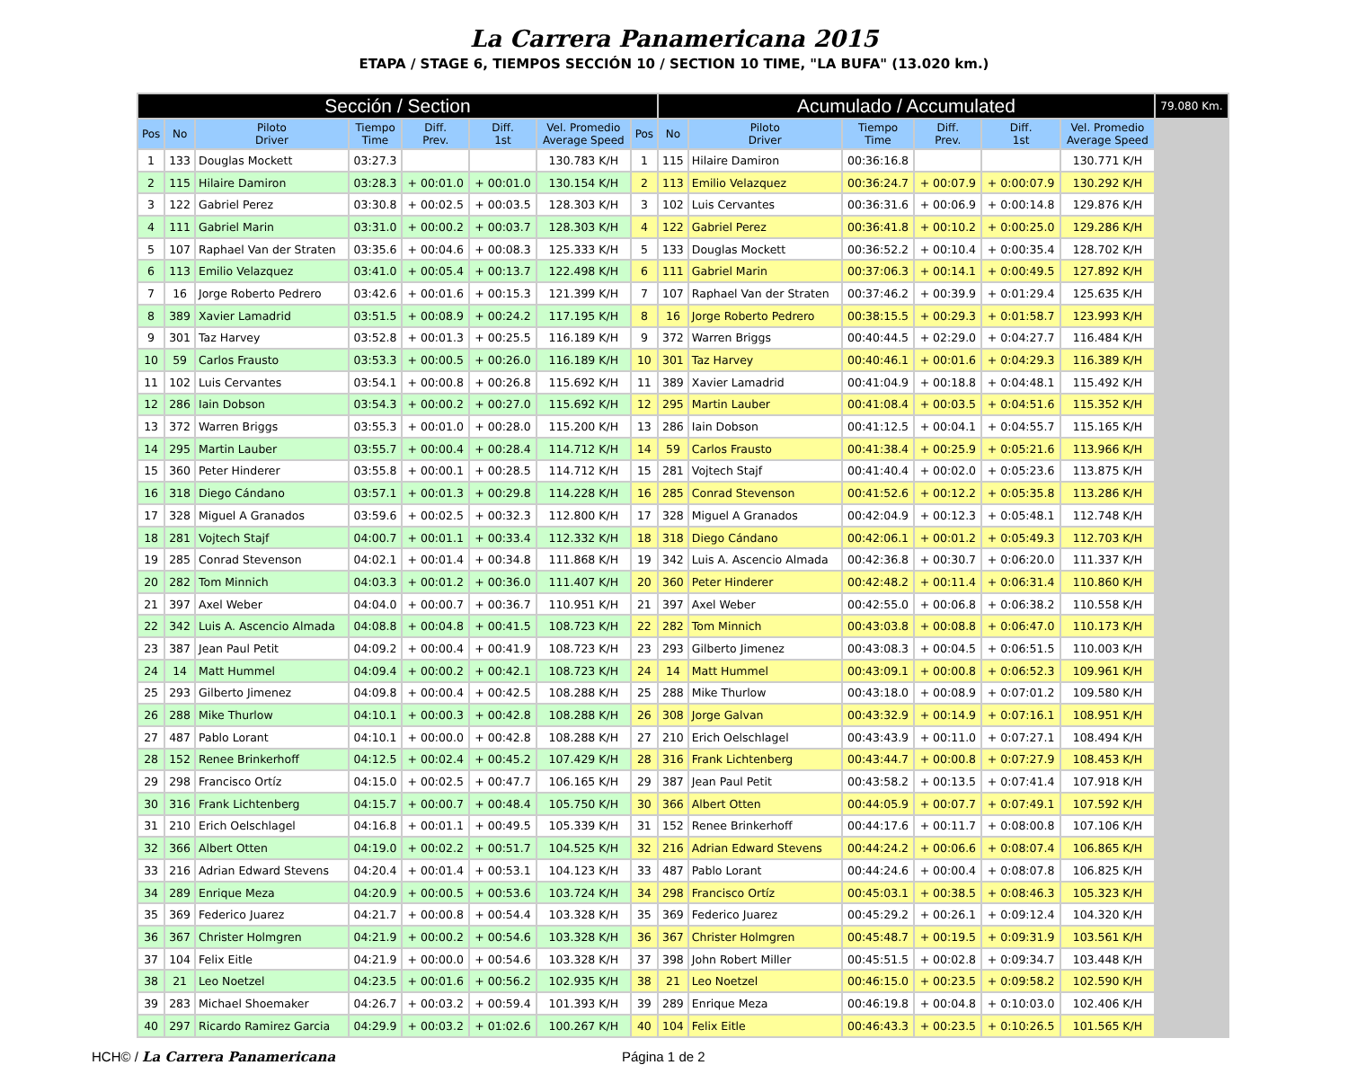La Carrera Panamericana 2015
ETAPA / STAGE 6, TIEMPOS SECCIÓN 10 / SECTION 10 TIME, "LA BUFA" (13.020 km.)
| Sección / Section | | | | | | | | Acumulado / Accumulated | | | | | | 79.080 Km. |
| --- | --- | --- | --- | --- | --- | --- | --- | --- | --- | --- | --- | --- | --- | --- |
| Pos | No | Piloto Driver | Tiempo Time | Diff. Prev. | Diff. 1st | Vel. Promedio Average Speed | Pos | No | Piloto Driver | Tiempo Time | Diff. Prev. | Diff. 1st | Vel. Promedio Average Speed | |
| 1 | 133 | Douglas Mockett | 03:27.3 | | | 130.783 K/H | 1 | 115 | Hilaire Damiron | 00:36:16.8 | | | 130.771 K/H | |
| 2 | 115 | Hilaire Damiron | 03:28.3 | + 00:01.0 | + 00:01.0 | 130.154 K/H | 2 | 113 | Emilio Velazquez | 00:36:24.7 | + 00:07.9 | + 0:00:07.9 | 130.292 K/H | |
| 3 | 122 | Gabriel Perez | 03:30.8 | + 00:02.5 | + 00:03.5 | 128.303 K/H | 3 | 102 | Luis Cervantes | 00:36:31.6 | + 00:06.9 | + 0:00:14.8 | 129.876 K/H | |
| 4 | 111 | Gabriel Marin | 03:31.0 | + 00:00.2 | + 00:03.7 | 128.303 K/H | 4 | 122 | Gabriel Perez | 00:36:41.8 | + 00:10.2 | + 0:00:25.0 | 129.286 K/H | |
| 5 | 107 | Raphael Van der Straten | 03:35.6 | + 00:04.6 | + 00:08.3 | 125.333 K/H | 5 | 133 | Douglas Mockett | 00:36:52.2 | + 00:10.4 | + 0:00:35.4 | 128.702 K/H | |
| 6 | 113 | Emilio Velazquez | 03:41.0 | + 00:05.4 | + 00:13.7 | 122.498 K/H | 6 | 111 | Gabriel Marin | 00:37:06.3 | + 00:14.1 | + 0:00:49.5 | 127.892 K/H | |
| 7 | 16 | Jorge Roberto Pedrero | 03:42.6 | + 00:01.6 | + 00:15.3 | 121.399 K/H | 7 | 107 | Raphael Van der Straten | 00:37:46.2 | + 00:39.9 | + 0:01:29.4 | 125.635 K/H | |
| 8 | 389 | Xavier Lamadrid | 03:51.5 | + 00:08.9 | + 00:24.2 | 117.195 K/H | 8 | 16 | Jorge Roberto Pedrero | 00:38:15.5 | + 00:29.3 | + 0:01:58.7 | 123.993 K/H | |
| 9 | 301 | Taz Harvey | 03:52.8 | + 00:01.3 | + 00:25.5 | 116.189 K/H | 9 | 372 | Warren Briggs | 00:40:44.5 | + 02:29.0 | + 0:04:27.7 | 116.484 K/H | |
| 10 | 59 | Carlos Frausto | 03:53.3 | + 00:00.5 | + 00:26.0 | 116.189 K/H | 10 | 301 | Taz Harvey | 00:40:46.1 | + 00:01.6 | + 0:04:29.3 | 116.389 K/H | |
| 11 | 102 | Luis Cervantes | 03:54.1 | + 00:00.8 | + 00:26.8 | 115.692 K/H | 11 | 389 | Xavier Lamadrid | 00:41:04.9 | + 00:18.8 | + 0:04:48.1 | 115.492 K/H | |
| 12 | 286 | Iain Dobson | 03:54.3 | + 00:00.2 | + 00:27.0 | 115.692 K/H | 12 | 295 | Martin Lauber | 00:41:08.4 | + 00:03.5 | + 0:04:51.6 | 115.352 K/H | |
| 13 | 372 | Warren Briggs | 03:55.3 | + 00:01.0 | + 00:28.0 | 115.200 K/H | 13 | 286 | Iain Dobson | 00:41:12.5 | + 00:04.1 | + 0:04:55.7 | 115.165 K/H | |
| 14 | 295 | Martin Lauber | 03:55.7 | + 00:00.4 | + 00:28.4 | 114.712 K/H | 14 | 59 | Carlos Frausto | 00:41:38.4 | + 00:25.9 | + 0:05:21.6 | 113.966 K/H | |
| 15 | 360 | Peter Hinderer | 03:55.8 | + 00:00.1 | + 00:28.5 | 114.712 K/H | 15 | 281 | Vojtech Stajf | 00:41:40.4 | + 00:02.0 | + 0:05:23.6 | 113.875 K/H | |
| 16 | 318 | Diego Cándano | 03:57.1 | + 00:01.3 | + 00:29.8 | 114.228 K/H | 16 | 285 | Conrad Stevenson | 00:41:52.6 | + 00:12.2 | + 0:05:35.8 | 113.286 K/H | |
| 17 | 328 | Miguel A Granados | 03:59.6 | + 00:02.5 | + 00:32.3 | 112.800 K/H | 17 | 328 | Miguel A Granados | 00:42:04.9 | + 00:12.3 | + 0:05:48.1 | 112.748 K/H | |
| 18 | 281 | Vojtech Stajf | 04:00.7 | + 00:01.1 | + 00:33.4 | 112.332 K/H | 18 | 318 | Diego Cándano | 00:42:06.1 | + 00:01.2 | + 0:05:49.3 | 112.703 K/H | |
| 19 | 285 | Conrad Stevenson | 04:02.1 | + 00:01.4 | + 00:34.8 | 111.868 K/H | 19 | 342 | Luis A. Ascencio Almada | 00:42:36.8 | + 00:30.7 | + 0:06:20.0 | 111.337 K/H | |
| 20 | 282 | Tom Minnich | 04:03.3 | + 00:01.2 | + 00:36.0 | 111.407 K/H | 20 | 360 | Peter Hinderer | 00:42:48.2 | + 00:11.4 | + 0:06:31.4 | 110.860 K/H | |
| 21 | 397 | Axel Weber | 04:04.0 | + 00:00.7 | + 00:36.7 | 110.951 K/H | 21 | 397 | Axel Weber | 00:42:55.0 | + 00:06.8 | + 0:06:38.2 | 110.558 K/H | |
| 22 | 342 | Luis A. Ascencio Almada | 04:08.8 | + 00:04.8 | + 00:41.5 | 108.723 K/H | 22 | 282 | Tom Minnich | 00:43:03.8 | + 00:08.8 | + 0:06:47.0 | 110.173 K/H | |
| 23 | 387 | Jean Paul Petit | 04:09.2 | + 00:00.4 | + 00:41.9 | 108.723 K/H | 23 | 293 | Gilberto Jimenez | 00:43:08.3 | + 00:04.5 | + 0:06:51.5 | 110.003 K/H | |
| 24 | 14 | Matt Hummel | 04:09.4 | + 00:00.2 | + 00:42.1 | 108.723 K/H | 24 | 14 | Matt Hummel | 00:43:09.1 | + 00:00.8 | + 0:06:52.3 | 109.961 K/H | |
| 25 | 293 | Gilberto Jimenez | 04:09.8 | + 00:00.4 | + 00:42.5 | 108.288 K/H | 25 | 288 | Mike Thurlow | 00:43:18.0 | + 00:08.9 | + 0:07:01.2 | 109.580 K/H | |
| 26 | 288 | Mike Thurlow | 04:10.1 | + 00:00.3 | + 00:42.8 | 108.288 K/H | 26 | 308 | Jorge Galvan | 00:43:32.9 | + 00:14.9 | + 0:07:16.1 | 108.951 K/H | |
| 27 | 487 | Pablo Lorant | 04:10.1 | + 00:00.0 | + 00:42.8 | 108.288 K/H | 27 | 210 | Erich Oelschlagel | 00:43:43.9 | + 00:11.0 | + 0:07:27.1 | 108.494 K/H | |
| 28 | 152 | Renee Brinkerhoff | 04:12.5 | + 00:02.4 | + 00:45.2 | 107.429 K/H | 28 | 316 | Frank Lichtenberg | 00:43:44.7 | + 00:00.8 | + 0:07:27.9 | 108.453 K/H | |
| 29 | 298 | Francisco Ortíz | 04:15.0 | + 00:02.5 | + 00:47.7 | 106.165 K/H | 29 | 387 | Jean Paul Petit | 00:43:58.2 | + 00:13.5 | + 0:07:41.4 | 107.918 K/H | |
| 30 | 316 | Frank Lichtenberg | 04:15.7 | + 00:00.7 | + 00:48.4 | 105.750 K/H | 30 | 366 | Albert Otten | 00:44:05.9 | + 00:07.7 | + 0:07:49.1 | 107.592 K/H | |
| 31 | 210 | Erich Oelschlagel | 04:16.8 | + 00:01.1 | + 00:49.5 | 105.339 K/H | 31 | 152 | Renee Brinkerhoff | 00:44:17.6 | + 00:11.7 | + 0:08:00.8 | 107.106 K/H | |
| 32 | 366 | Albert Otten | 04:19.0 | + 00:02.2 | + 00:51.7 | 104.525 K/H | 32 | 216 | Adrian Edward Stevens | 00:44:24.2 | + 00:06.6 | + 0:08:07.4 | 106.865 K/H | |
| 33 | 216 | Adrian Edward Stevens | 04:20.4 | + 00:01.4 | + 00:53.1 | 104.123 K/H | 33 | 487 | Pablo Lorant | 00:44:24.6 | + 00:00.4 | + 0:08:07.8 | 106.825 K/H | |
| 34 | 289 | Enrique Meza | 04:20.9 | + 00:00.5 | + 00:53.6 | 103.724 K/H | 34 | 298 | Francisco Ortíz | 00:45:03.1 | + 00:38.5 | + 0:08:46.3 | 105.323 K/H | |
| 35 | 369 | Federico Juarez | 04:21.7 | + 00:00.8 | + 00:54.4 | 103.328 K/H | 35 | 369 | Federico Juarez | 00:45:29.2 | + 00:26.1 | + 0:09:12.4 | 104.320 K/H | |
| 36 | 367 | Christer Holmgren | 04:21.9 | + 00:00.2 | + 00:54.6 | 103.328 K/H | 36 | 367 | Christer Holmgren | 00:45:48.7 | + 00:19.5 | + 0:09:31.9 | 103.561 K/H | |
| 37 | 104 | Felix Eitle | 04:21.9 | + 00:00.0 | + 00:54.6 | 103.328 K/H | 37 | 398 | John Robert Miller | 00:45:51.5 | + 00:02.8 | + 0:09:34.7 | 103.448 K/H | |
| 38 | 21 | Leo Noetzel | 04:23.5 | + 00:01.6 | + 00:56.2 | 102.935 K/H | 38 | 21 | Leo Noetzel | 00:46:15.0 | + 00:23.5 | + 0:09:58.2 | 102.590 K/H | |
| 39 | 283 | Michael Shoemaker | 04:26.7 | + 00:03.2 | + 00:59.4 | 101.393 K/H | 39 | 289 | Enrique Meza | 00:46:19.8 | + 00:04.8 | + 0:10:03.0 | 102.406 K/H | |
| 40 | 297 | Ricardo Ramirez Garcia | 04:29.9 | + 00:03.2 | + 01:02.6 | 100.267 K/H | 40 | 104 | Felix Eitle | 00:46:43.3 | + 00:23.5 | + 0:10:26.5 | 101.565 K/H | |
HCH© / La Carrera Panamericana Página 1 de 2